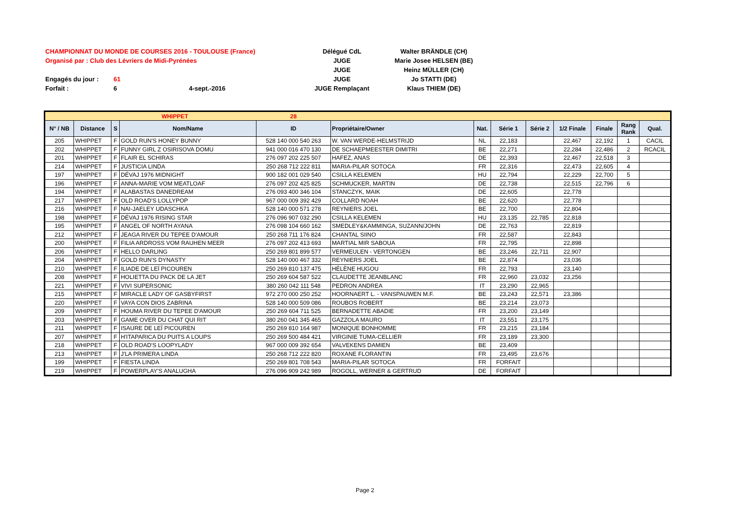CHAMPIONNAT DU MONDE DE COURSES 2016 - TOULOUSE (France) Délégué CdL Walter BRÄNDLE (CH)
Organisé par : Club des Lévriers de Midi-Pyrénées JUGE Marie Josee HELSEN (BE)
JUGE Heinz MÜLLER (CH)
Engagés du jour : 61 JUGE Jo STATTI (DE)
Forfait : 6 4-sept.-2016 JUGE Remplaçant Klaus THIEM (DE)
| WHIPPET | | | | 28 | | | | | | | | |
| N° / NB | Distance | S | Nom/Name | ID | Propriétaire/Owner | Nat. | Série 1 | Série 2 | 1/2 Finale | Finale | Rang Rank | Qual. |
| 205 | WHIPPET | F | GOLD RUN'S HONEY BUNNY | 528 140 000 540 263 | W. VAN WERDE-HELMSTRIJD | NL | 22,183 | | 22,467 | 22,192 | 1 | CACIL |
| 202 | WHIPPET | F | FUNNY GIRL Z OSIRISOVA DOMU | 941 000 016 470 130 | DE SCHAEPMEESTER DIMITRI | BE | 22,271 | | 22,284 | 22,486 | 2 | RCACIL |
| 201 | WHIPPET | F | FLAIR EL SCHIRAS | 276 097 202 225 507 | HAFEZ, ANAS | DE | 22,393 | | 22,467 | 22,518 | 3 | |
| 214 | WHIPPET | F | JUSTICIA LINDA | 250 268 712 222 811 | MARIA-PILAR SOTOCA | FR | 22,316 | | 22,473 | 22,605 | 4 | |
| 197 | WHIPPET | F | DÉVAJ 1976 MIDNIGHT | 900 182 001 029 540 | CSILLA KELEMEN | HU | 22,794 | | 22,229 | 22,700 | 5 | |
| 196 | WHIPPET | F | ANNA-MARIE VOM MEATLOAF | 276 097 202 425 825 | SCHMUCKER, MARTIN | DE | 22,738 | | 22,515 | 22,796 | 6 | |
| 194 | WHIPPET | F | ALABASTAS DANEDREAM | 276 093 400 346 104 | STANCZYK, MAIK | DE | 22,605 | | 22,778 | | | |
| 217 | WHIPPET | F | OLD ROAD'S LOLLYPOP | 967 000 009 392 429 | COLLARD NOAH | BE | 22,620 | | 22,778 | | | |
| 216 | WHIPPET | F | NAI-JAELEY UDASCHKA | 528 140 000 571 278 | REYNIERS JOEL | BE | 22,700 | | 22,804 | | | |
| 198 | WHIPPET | F | DÉVAJ 1976 RISING STAR | 276 096 907 032 290 | CSILLA KELEMEN | HU | 23,135 | 22,785 | 22,818 | | | |
| 195 | WHIPPET | F | ANGEL OF NORTH AYANA | 276 098 104 660 162 | SMEDLEY&KAMMINGA, SUZANN/JOHN | DE | 22,763 | | 22,819 | | | |
| 212 | WHIPPET | F | JEAGA RIVER DU TEPEE D'AMOUR | 250 268 711 176 824 | CHANTAL SIINO | FR | 22,587 | | 22,843 | | | |
| 200 | WHIPPET | F | FILIA ARDROSS VOM RAUHEN MEER | 276 097 202 413 693 | MARTIAL MIR SABOUA | FR | 22,795 | | 22,898 | | | |
| 206 | WHIPPET | F | HELLO DARLING | 250 269 801 899 577 | VERMEULEN - VERTONGEN | BE | 23,246 | 22,711 | 22,907 | | | |
| 204 | WHIPPET | F | GOLD RUN'S DYNASTY | 528 140 000 467 332 | REYNIERS JOEL | BE | 22,874 | | 23,036 | | | |
| 210 | WHIPPET | F | ILIADE DE LEÏ PICOUREN | 250 269 810 137 475 | HÉLÈNE HUGOU | FR | 22,793 | | 23,140 | | | |
| 208 | WHIPPET | F | HOLIETTA DU PACK DE LA JET | 250 269 604 587 522 | CLAUDETTE JEANBLANC | FR | 22,960 | 23,032 | 23,256 | | | |
| 221 | WHIPPET | F | VIVI SUPERSONIC | 380 260 042 111 548 | PEDRON ANDREA | IT | 23,290 | 22,965 | | | | |
| 215 | WHIPPET | F | MIRACLE LADY OF GASBYFIRST | 972 270 000 250 252 | HOORNAERT L. - VANSPAUWEN M.F. | BE | 23,243 | 22,571 | 23,386 | | | |
| 220 | WHIPPET | F | VAYA CON DIOS ZABRINA | 528 140 000 509 086 | ROUBOS ROBERT | BE | 23,214 | 23,073 | | | | |
| 209 | WHIPPET | F | HOUMA RIVER DU TEPEE D'AMOUR | 250 269 604 711 525 | BERNADETTE ABADIE | FR | 23,200 | 23,149 | | | | |
| 203 | WHIPPET | F | GAME OVER DU CHAT QUI RIT | 380 260 041 345 465 | GAZZOLA MAURO | IT | 23,551 | 23,175 | | | | |
| 211 | WHIPPET | F | ISAURE DE LEÏ PICOUREN | 250 269 810 164 987 | MONIQUE BONHOMME | FR | 23,215 | 23,184 | | | | |
| 207 | WHIPPET | F | H'ITAPARICA DU PUITS A LOUPS | 250 269 500 484 421 | VIRGINIE TUMA-CELLIER | FR | 23,189 | 23,300 | | | | |
| 218 | WHIPPET | F | OLD ROAD'S LOOPYLADY | 967 000 009 392 654 | VALVEKENS DAMIEN | BE | 23,409 | | | | | |
| 213 | WHIPPET | F | J'LA PRIMERA LINDA | 250 268 712 222 820 | ROXANE FLORANTIN | FR | 23,495 | 23,676 | | | | |
| 199 | WHIPPET | F | FIESTA LINDA | 250 269 801 708 543 | MARIA-PILAR SOTOCA | FR | FORFAIT | | | | | |
| 219 | WHIPPET | F | POWERPLAY'S ANALUGHA | 276 096 909 242 989 | ROGOLL, WERNER & GERTRUD | DE | FORFAIT | | | | | |
Page 2